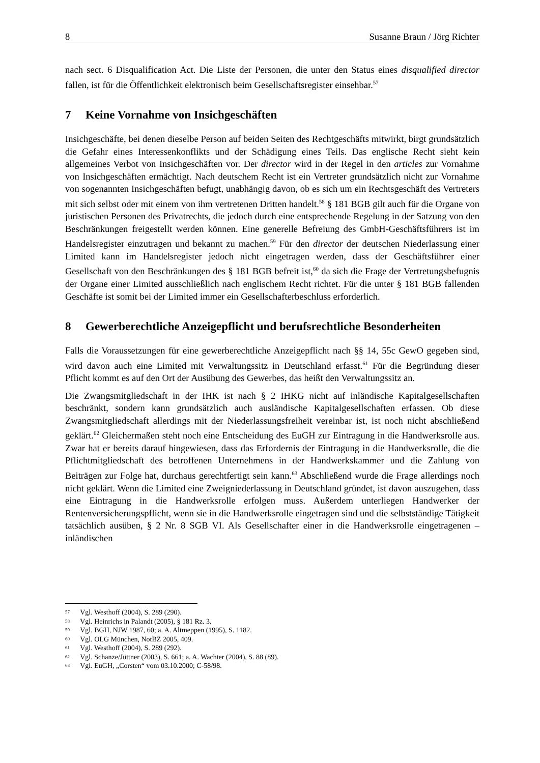8 Susanne Braun / Jörg Richter
nach sect. 6 Disqualification Act. Die Liste der Personen, die unter den Status eines disqualified director fallen, ist für die Öffentlichkeit elektronisch beim Gesellschaftsregister einsehbar.<sup>57</sup>
7 Keine Vornahme von Insichgeschäften
Insichgeschäfte, bei denen dieselbe Person auf beiden Seiten des Rechtgeschäfts mitwirkt, birgt grundsätzlich die Gefahr eines Interessenkonflikts und der Schädigung eines Teils. Das englische Recht sieht kein allgemeines Verbot von Insichgeschäften vor. Der director wird in der Regel in den articles zur Vornahme von Insichgeschäften ermächtigt. Nach deutschem Recht ist ein Vertreter grundsätzlich nicht zur Vornahme von sogenannten Insichgeschäften befugt, unabhängig davon, ob es sich um ein Rechtsgeschäft des Vertreters mit sich selbst oder mit einem von ihm vertretenen Dritten handelt.<sup>58</sup> § 181 BGB gilt auch für die Organe von juristischen Personen des Privatrechts, die jedoch durch eine entsprechende Regelung in der Satzung von den Beschränkungen freigestellt werden können. Eine generelle Befreiung des GmbH-Geschäftsführers ist im Handelsregister einzutragen und bekannt zu machen.<sup>59</sup> Für den director der deutschen Niederlassung einer Limited kann im Handelsregister jedoch nicht eingetragen werden, dass der Geschäftsführer einer Gesellschaft von den Beschränkungen des § 181 BGB befreit ist,<sup>60</sup> da sich die Frage der Vertretungsbefugnis der Organe einer Limited ausschließlich nach englischem Recht richtet. Für die unter § 181 BGB fallenden Geschäfte ist somit bei der Limited immer ein Gesellschafterbeschluss erforderlich.
8 Gewerberechtliche Anzeigepflicht und berufsrechtliche Besonderheiten
Falls die Voraussetzungen für eine gewerberechtliche Anzeigepflicht nach §§ 14, 55c GewO gegeben sind, wird davon auch eine Limited mit Verwaltungssitz in Deutschland erfasst.<sup>61</sup> Für die Begründung dieser Pflicht kommt es auf den Ort der Ausübung des Gewerbes, das heißt den Verwaltungssitz an.
Die Zwangsmitgliedschaft in der IHK ist nach § 2 IHKG nicht auf inländische Kapitalgesellschaften beschränkt, sondern kann grundsätzlich auch ausländische Kapitalgesellschaften erfassen. Ob diese Zwangsmitgliedschaft allerdings mit der Niederlassungsfreiheit vereinbar ist, ist noch nicht abschließend geklärt.<sup>62</sup> Gleichermaßen steht noch eine Entscheidung des EuGH zur Eintragung in die Handwerksrolle aus. Zwar hat er bereits darauf hingewiesen, dass das Erfordernis der Eintragung in die Handwerksrolle, die die Pflichtmitgliedschaft des betroffenen Unternehmens in der Handwerkskammer und die Zahlung von Beiträgen zur Folge hat, durchaus gerechtfertigt sein kann.<sup>63</sup> Abschließend wurde die Frage allerdings noch nicht geklärt. Wenn die Limited eine Zweigniederlassung in Deutschland gründet, ist davon auszugehen, dass eine Eintragung in die Handwerksrolle erfolgen muss. Außerdem unterliegen Handwerker der Rentenversicherungspflicht, wenn sie in die Handwerksrolle eingetragen sind und die selbstständige Tätigkeit tatsächlich ausüben, § 2 Nr. 8 SGB VI. Als Gesellschafter einer in die Handwerksrolle eingetragenen –inländischen
<sup>57</sup> Vgl. Westhoff (2004), S. 289 (290).
<sup>58</sup> Vgl. Heinrichs in Palandt (2005), § 181 Rz. 3.
<sup>59</sup> Vgl. BGH, NJW 1987, 60; a. A. Altmeppen (1995), S. 1182.
<sup>60</sup> Vgl. OLG München, NotBZ 2005, 409.
<sup>61</sup> Vgl. Westhoff (2004), S. 289 (292).
<sup>62</sup> Vgl. Schanze/Jüttner (2003), S. 661; a. A. Wachter (2004), S. 88 (89).
<sup>63</sup> Vgl. EuGH, „Corsten“ vom 03.10.2000; C-58/98.